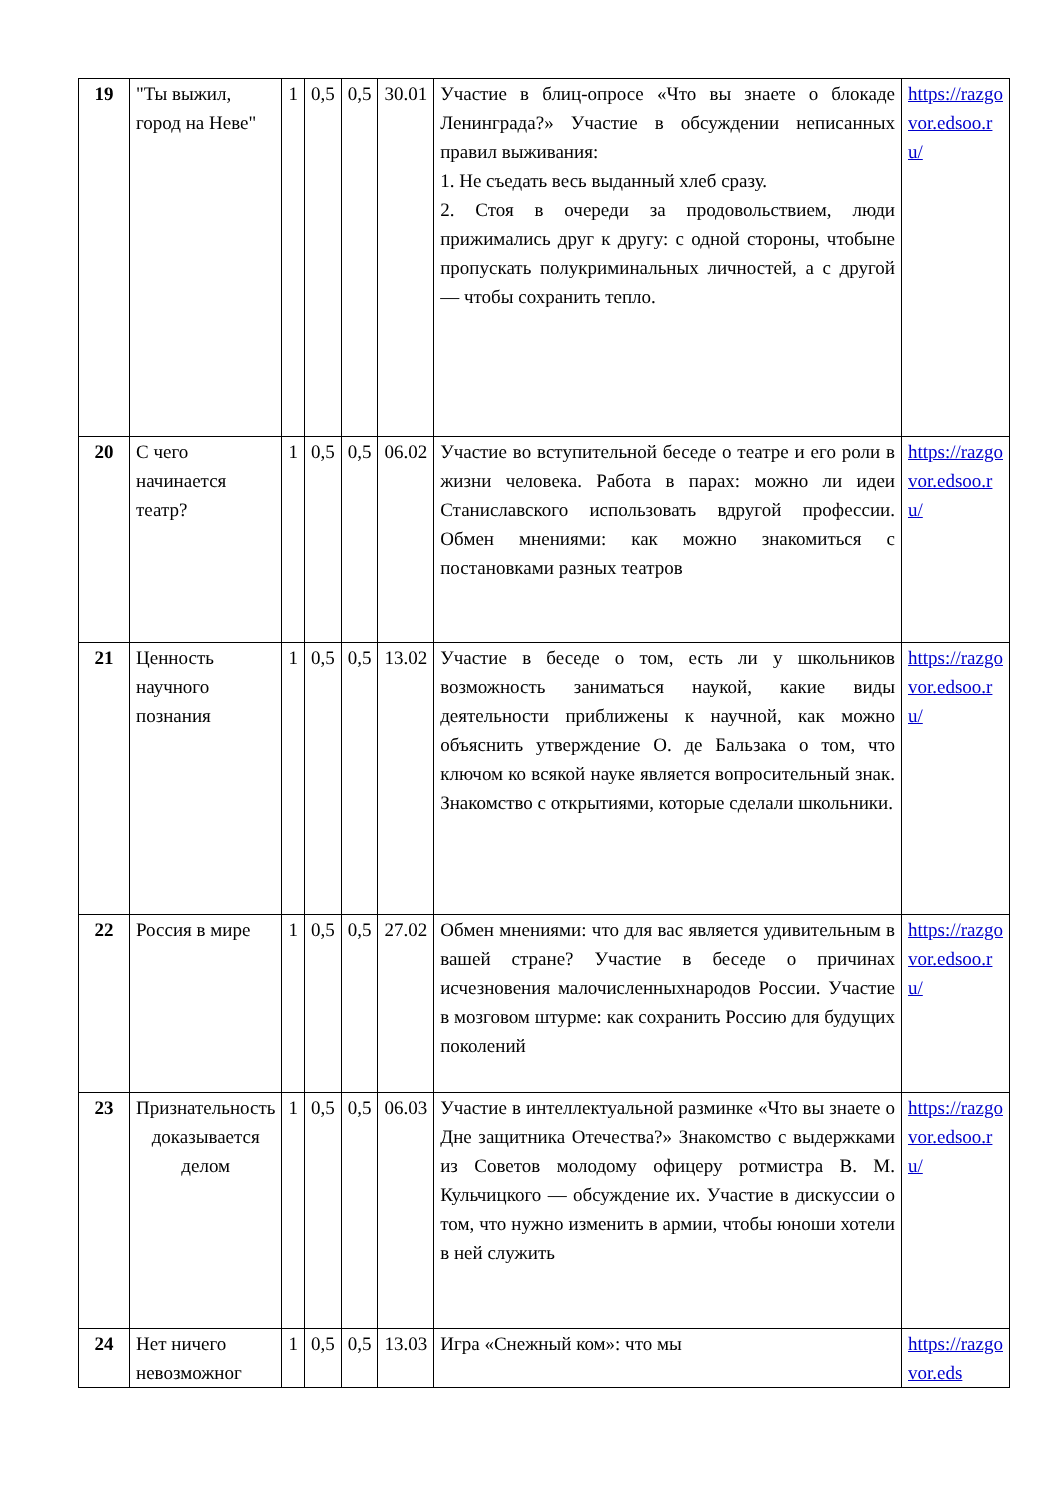| 19 | "Ты выжил, город на Неве" | 1 | 0,5 | 0,5 | 30.01 | Участие в блиц-опросе «Что вы знаете о блокаде Ленинграда?» Участие в обсуждении неписанных правил выживания: 1. Не съедать весь выданный хлеб сразу. 2. Стоя в очереди за продовольствием, люди прижимались друг к другу: с одной стороны, чтобыне пропускать полукриминальных личностей, а с другой — чтобы сохранить тепло. | https://razgovor.edsoo.ru/ |
| 20 | С чего начинается театр? | 1 | 0,5 | 0,5 | 06.02 | Участие во вступительной беседе о театре и его роли в жизни человека. Работа в парах: можно ли идеи Станиславского использовать вдругой профессии. Обмен мнениями: как можно знакомиться с постановками разных театров | https://razgovor.edsoo.ru/ |
| 21 | Ценность научного познания | 1 | 0,5 | 0,5 | 13.02 | Участие в беседе о том, есть ли у школьников возможность заниматься наукой, какие виды деятельности приближены к научной, как можно объяснить утверждение О. де Бальзака о том, что ключом ко всякой науке является вопросительный знак. Знакомство с открытиями, которые сделали школьники. | https://razgovor.edsoo.ru/ |
| 22 | Россия в мире | 1 | 0,5 | 0,5 | 27.02 | Обмен мнениями: что для вас является удивительным в вашей стране? Участие в беседе о причинах исчезновения малочисленныхнародов России. Участие в мозговом штурме: как сохранить Россию для будущих поколений | https://razgovor.edsoo.ru/ |
| 23 | Признательность доказывается делом | 1 | 0,5 | 0,5 | 06.03 | Участие в интеллектуальной разминке «Что вы знаете о Дне защитника Отечества?» Знакомство с выдержками из Советов молодому офицеру ротмистра В. М. Кульчицкого — обсуждение их. Участие в дискуссии о том, что нужно изменить в армии, чтобы юноши хотели в ней служить | https://razgovor.edsoo.ru/ |
| 24 | Нет ничего невозможног | 1 | 0,5 | 0,5 | 13.03 | Игра «Снежный ком»: что мы | https://razgovor.eds |